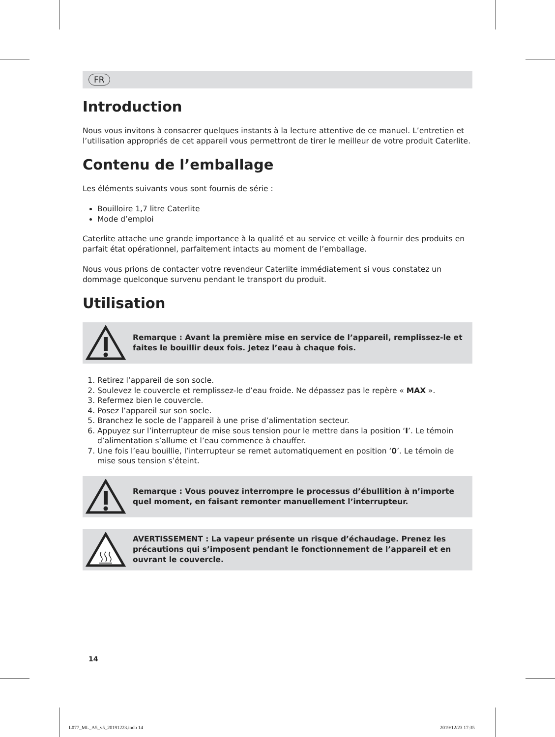FR
Introduction
Nous vous invitons à consacrer quelques instants à la lecture attentive de ce manuel. L’entretien et l’utilisation appropriés de cet appareil vous permettront de tirer le meilleur de votre produit Caterlite.
Contenu de l’emballage
Les éléments suivants vous sont fournis de série :
Bouilloire 1,7 litre Caterlite
Mode d’emploi
Caterlite attache une grande importance à la qualité et au service et veille à fournir des produits en parfait état opérationnel, parfaitement intacts au moment de l’emballage.
Nous vous prions de contacter votre revendeur Caterlite immédiatement si vous constatez un dommage quelconque survenu pendant le transport du produit.
Utilisation
Remarque : Avant la première mise en service de l’appareil, remplissez-le et faites le bouillir deux fois. Jetez l’eau à chaque fois.
1. Retirez l’appareil de son socle.
2. Soulevez le couvercle et remplissez-le d’eau froide. Ne dépassez pas le repère « MAX ».
3. Refermez bien le couvercle.
4. Posez l’appareil sur son socle.
5. Branchez le socle de l’appareil à une prise d’alimentation secteur.
6. Appuyez sur l’interrupteur de mise sous tension pour le mettre dans la position ‘I’. Le témoin d’alimentation s’allume et l’eau commence à chauffer.
7. Une fois l’eau bouillie, l’interrupteur se remet automatiquement en position ‘0’. Le témoin de mise sous tension s’éteint.
Remarque : Vous pouvez interrompre le processus d’ébullition à n’importe quel moment, en faisant remonter manuellement l’interrupteur.
AVERTISSEMENT : La vapeur présente un risque d’échaudage. Prenez les précautions qui s’imposent pendant le fonctionnement de l’appareil et en ouvrant le couvercle.
14
L077_ML_A5_v5_20191223.indb 14 2019/12/23 17:35